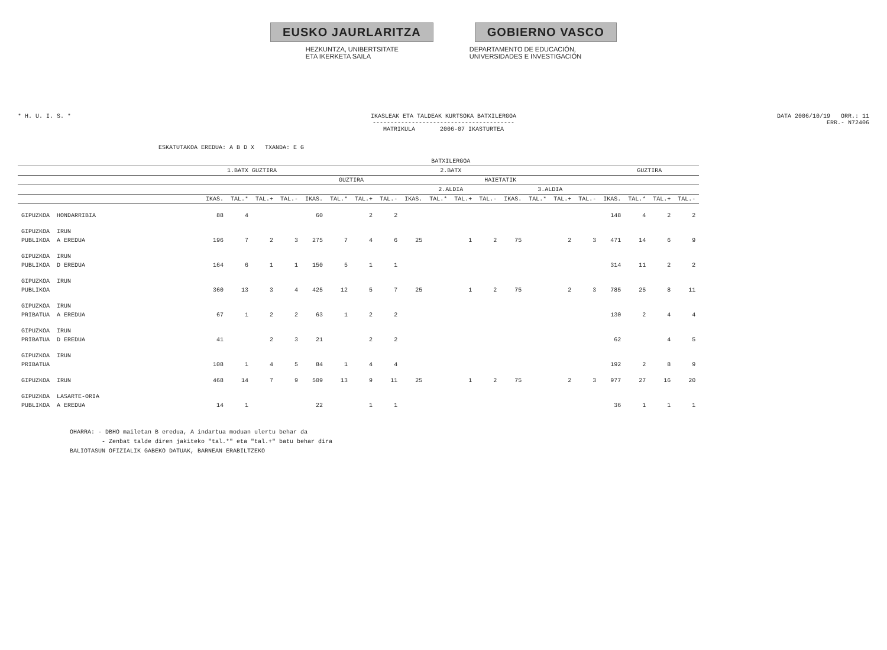EUSKO JAURLARITZA GOBIERNO VASCO
HEZKUNTZA, UNIBERTSITATE
ETA IKERKETA SAILA
DEPARTAMENTO DE EDUCACIÓN,
UNIVERSIDADES E INVESTIGACIÓN
* H. U. I. S. * IKASLEAK ETA TALDEAK KURTSOKA BATXILERGOA
----------------------------------------
MATRIKULA 2006-07 IKASTURTEA
DATA 2006/10/19 ORR.: 11
ERR.- N72406
ESKATUTAKOA EREDUA: A B D X TXANDA: E G
| | | BATXILERGOA | | | | | | | | | | | | | | | | | | | |
| --- | --- | --- | --- | --- | --- | --- | --- | --- | --- | --- | --- | --- | --- | --- | --- | --- | --- | --- | --- | --- | --- |
| | | 1.BATX GUZTIRA | | | | 2.BATX | | | | | | | | | | | | GUZTIRA | | | |
| | | | | | | GUZTIRA | | | | HAIETATIK | | | | | | | | | | | |
| | | | | | | | | | | 2.ALDIA | | | | 3.ALDIA | | | | | | | |
| | | IKAS. | TAL.* | TAL.+ | TAL.- | IKAS. | TAL.* | TAL.+ | TAL.- | IKAS. | TAL.* | TAL.+ | TAL.- | IKAS. | TAL.* | TAL.+ | TAL.- | IKAS. | TAL.* | TAL.+ | TAL.- |
| GIPUZKOA | HONDARRIBIA | 88 | 4 | | | 60 | | 2 | 2 | | | | | | | | | 148 | 4 | 2 | 2 |
| GIPUZKOA | IRUN | | | | | | | | | | | | | | | | | | | | |
| PUBLIKOA | A EREDUA | 196 | 7 | 2 | 3 | 275 | 7 | 4 | 6 | 25 | | 1 | 2 | 75 | | 2 | 3 | 471 | 14 | 6 | 9 |
| GIPUZKOA | IRUN | | | | | | | | | | | | | | | | | | | | |
| PUBLIKOA | D EREDUA | 164 | 6 | 1 | 1 | 150 | 5 | 1 | 1 | | | | | | | | | 314 | 11 | 2 | 2 |
| GIPUZKOA | IRUN | | | | | | | | | | | | | | | | | | | | |
| PUBLIKOA | | 360 | 13 | 3 | 4 | 425 | 12 | 5 | 7 | 25 | | 1 | 2 | 75 | | 2 | 3 | 785 | 25 | 8 | 11 |
| GIPUZKOA | IRUN | | | | | | | | | | | | | | | | | | | | |
| PRIBATUA | A EREDUA | 67 | 1 | 2 | 2 | 63 | 1 | 2 | 2 | | | | | | | | | 130 | 2 | 4 | 4 |
| GIPUZKOA | IRUN | | | | | | | | | | | | | | | | | | | | |
| PRIBATUA | D EREDUA | 41 | | 2 | 3 | 21 | | 2 | 2 | | | | | | | | | 62 | | 4 | 5 |
| GIPUZKOA | IRUN | | | | | | | | | | | | | | | | | | | | |
| PRIBATUA | | 108 | 1 | 4 | 5 | 84 | 1 | 4 | 4 | | | | | | | | | 192 | 2 | 8 | 9 |
| GIPUZKOA | IRUN | 468 | 14 | 7 | 9 | 509 | 13 | 9 | 11 | 25 | | 1 | 2 | 75 | | 2 | 3 | 977 | 27 | 16 | 20 |
| GIPUZKOA | LASARTE-ORIA | | | | | | | | | | | | | | | | | | | | |
| PUBLIKOA | A EREDUA | 14 | 1 | | | 22 | | 1 | 1 | | | | | | | | | 36 | 1 | 1 | 1 |
OHARRA: - DBHO mailetan B eredua, A indartua moduan ulertu behar da
- Zenbat talde diren jakiteko "tal.*" eta "tal.+" batu behar dira
BALIOTASUN OFIZIALIK GABEKO DATUAK, BARNEAN ERABILTZEKO